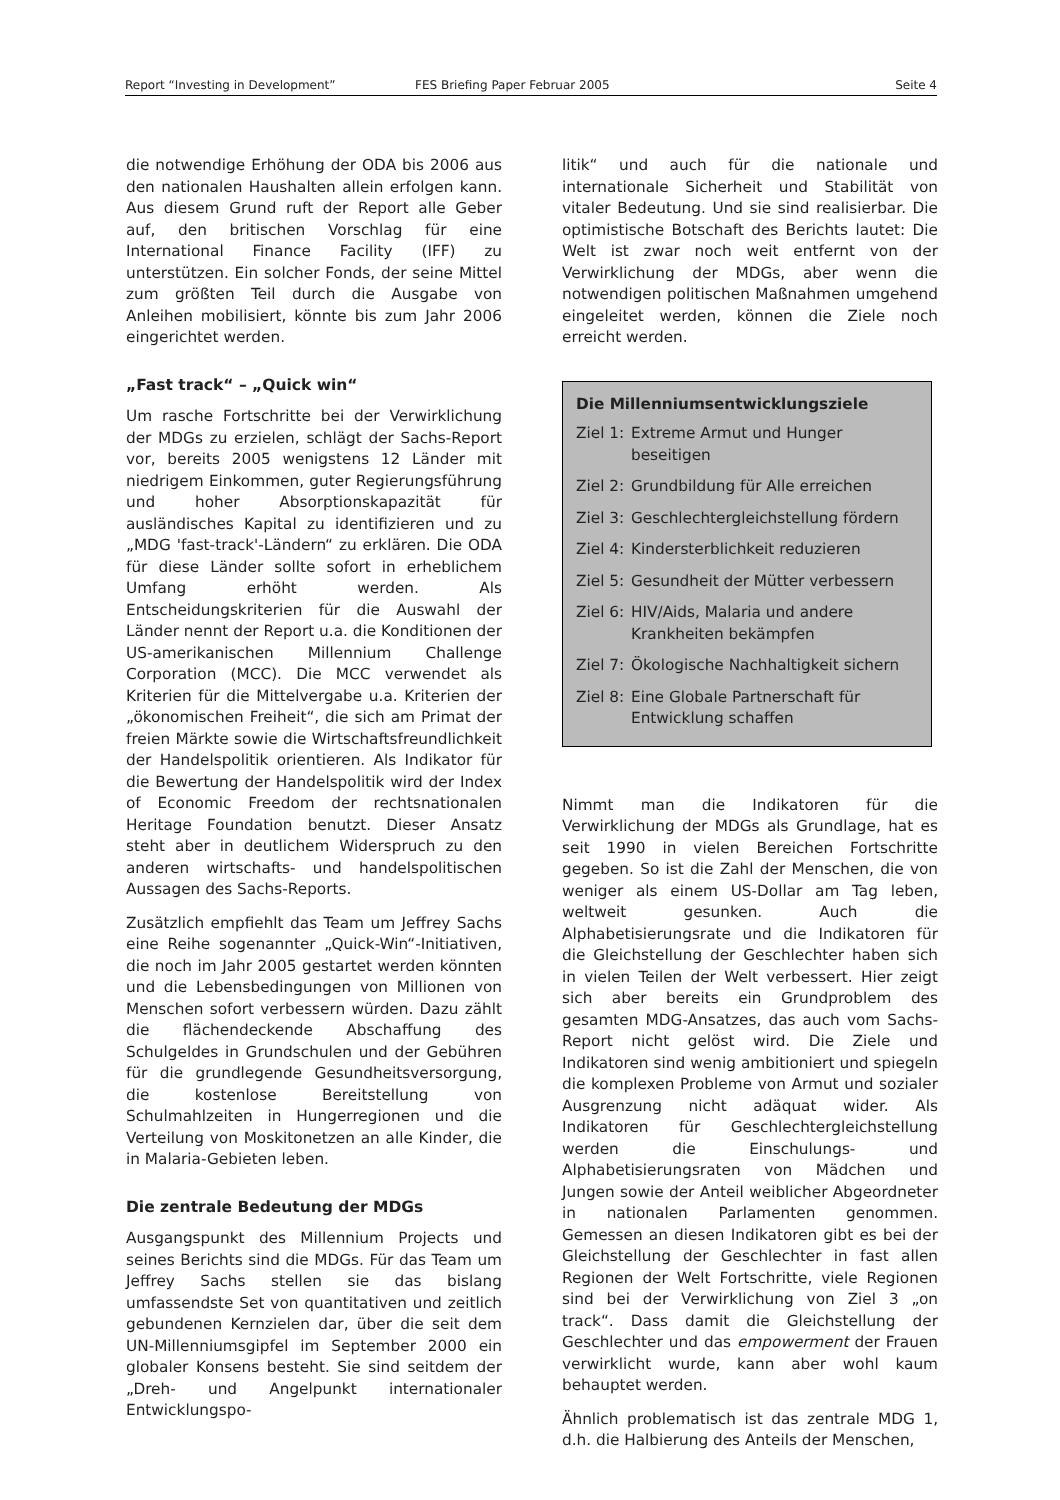Report “Investing in Development” FES Briefing Paper Februar 2005 Seite 4
die notwendige Erhöhung der ODA bis 2006 aus den nationalen Haushalten allein erfolgen kann. Aus diesem Grund ruft der Report alle Geber auf, den britischen Vorschlag für eine International Finance Facility (IFF) zu unterstützen. Ein solcher Fonds, der seine Mittel zum größten Teil durch die Ausgabe von Anleihen mobilisiert, könnte bis zum Jahr 2006 eingerichtet werden.
„Fast track“ – „Quick win“
Um rasche Fortschritte bei der Verwirklichung der MDGs zu erzielen, schlägt der Sachs-Report vor, bereits 2005 wenigstens 12 Länder mit niedrigem Einkommen, guter Regierungsführung und hoher Absorptionskapazität für ausländisches Kapital zu identifizieren und zu „MDG 'fast-track'-Ländern“ zu erklären. Die ODA für diese Länder sollte sofort in erheblichem Umfang erhöht werden. Als Entscheidungskriterien für die Auswahl der Länder nennt der Report u.a. die Konditionen der US-amerikanischen Millennium Challenge Corporation (MCC). Die MCC verwendet als Kriterien für die Mittelvergabe u.a. Kriterien der „ökonomischen Freiheit“, die sich am Primat der freien Märkte sowie die Wirtschaftsfreundlichkeit der Handelspolitik orientieren. Als Indikator für die Bewertung der Handelspolitik wird der Index of Economic Freedom der rechtsnationalen Heritage Foundation benutzt. Dieser Ansatz steht aber in deutlichem Widerspruch zu den anderen wirtschafts- und handelspolitischen Aussagen des Sachs-Reports.
Zusätzlich empfiehlt das Team um Jeffrey Sachs eine Reihe sogenannter „Quick-Win“-Initiativen, die noch im Jahr 2005 gestartet werden könnten und die Lebensbedingungen von Millionen von Menschen sofort verbessern würden. Dazu zählt die flächendeckende Abschaffung des Schulgeldes in Grundschulen und der Gebühren für die grundlegende Gesundheitsversorgung, die kostenlose Bereitstellung von Schulmahlzeiten in Hungerregionen und die Verteilung von Moskitonetzen an alle Kinder, die in Malaria-Gebieten leben.
Die zentrale Bedeutung der MDGs
Ausgangspunkt des Millennium Projects und seines Berichts sind die MDGs. Für das Team um Jeffrey Sachs stellen sie das bislang umfassendste Set von quantitativen und zeitlich gebundenen Kernzielen dar, über die seit dem UN-Millenniumsgipfel im September 2000 ein globaler Konsens besteht. Sie sind seitdem der „Dreh- und Angelpunkt internationaler Entwicklungspo-
litik“ und auch für die nationale und internationale Sicherheit und Stabilität von vitaler Bedeutung. Und sie sind realisierbar. Die optimistische Botschaft des Berichts lautet: Die Welt ist zwar noch weit entfernt von der Verwirklichung der MDGs, aber wenn die notwendigen politischen Maßnahmen umgehend eingeleitet werden, können die Ziele noch erreicht werden.
Die Millenniumsentwicklungsziele
Ziel 1: Extreme Armut und Hunger beseitigen
Ziel 2: Grundbildung für Alle erreichen
Ziel 3: Geschlechtergleichstellung fördern
Ziel 4: Kindersterblichkeit reduzieren
Ziel 5: Gesundheit der Mütter verbessern
Ziel 6: HIV/Aids, Malaria und andere Krankheiten bekämpfen
Ziel 7: Ökologische Nachhaltigkeit sichern
Ziel 8: Eine Globale Partnerschaft für Entwicklung schaffen
Nimmt man die Indikatoren für die Verwirklichung der MDGs als Grundlage, hat es seit 1990 in vielen Bereichen Fortschritte gegeben. So ist die Zahl der Menschen, die von weniger als einem US-Dollar am Tag leben, weltweit gesunken. Auch die Alphabetisierungsrate und die Indikatoren für die Gleichstellung der Geschlechter haben sich in vielen Teilen der Welt verbessert. Hier zeigt sich aber bereits ein Grundproblem des gesamten MDG-Ansatzes, das auch vom Sachs-Report nicht gelöst wird. Die Ziele und Indikatoren sind wenig ambitioniert und spiegeln die komplexen Probleme von Armut und sozialer Ausgrenzung nicht adäquat wider. Als Indikatoren für Geschlechtergleichstellung werden die Einschulungs- und Alphabetisierungsraten von Mädchen und Jungen sowie der Anteil weiblicher Abgeordneter in nationalen Parlamenten genommen. Gemessen an diesen Indikatoren gibt es bei der Gleichstellung der Geschlechter in fast allen Regionen der Welt Fortschritte, viele Regionen sind bei der Verwirklichung von Ziel 3 „on track“. Dass damit die Gleichstellung der Geschlechter und das empowerment der Frauen verwirklicht wurde, kann aber wohl kaum behauptet werden.
Ähnlich problematisch ist das zentrale MDG 1, d.h. die Halbierung des Anteils der Menschen,